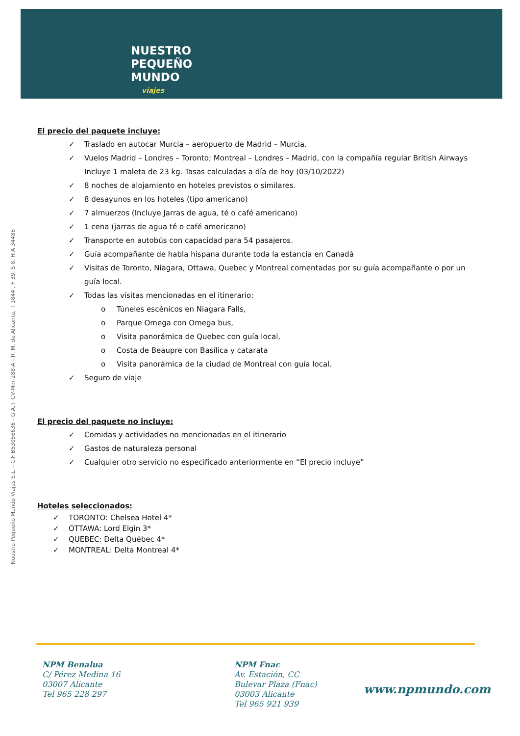NUESTRO
PEQUEÑO
MUNDO
viajes
Nuestro Pequeño Mundo Viajes S.L. - CIF B53056636 - G.A.T. CV-Mm-288-A - R. M. de Alicante, T 1844 , F 39, S 8, H A 34486
El precio del paquete incluye:
✓ Traslado en autocar Murcia – aeropuerto de Madrid – Murcia.
✓ Vuelos Madrid – Londres – Toronto; Montreal – Londres – Madrid, con la compañía regular British Airways Incluye 1 maleta de 23 kg. Tasas calculadas a día de hoy (03/10/2022)
✓ 8 noches de alojamiento en hoteles previstos o similares.
✓ 8 desayunos en los hoteles (tipo americano)
✓ 7 almuerzos (Incluye Jarras de agua, té o café americano)
✓ 1 cena (jarras de agua té o café americano)
✓ Transporte en autobús con capacidad para 54 pasajeros.
✓ Guía acompañante de habla hispana durante toda la estancia en Canadá
✓ Visitas de Toronto, Niagara, Ottawa, Quebec y Montreal comentadas por su guía acompañante o por un guía local.
✓ Todas las visitas mencionadas en el itinerario:
o Túneles escénicos en Niagara Falls,
o Parque Omega con Omega bus,
o Visita panorámica de Quebec con guía local,
o Costa de Beaupre con Basílica y catarata
o Visita panorámica de la ciudad de Montreal con guía local.
✓ Seguro de viaje
El precio del paquete no incluye:
✓ Comidas y actividades no mencionadas en el itinerario
✓ Gastos de naturaleza personal
✓ Cualquier otro servicio no especificado anteriormente en “El precio incluye”
Hoteles seleccionados:
✓ TORONTO: Chelsea Hotel 4*
✓ OTTAWA: Lord Elgin 3*
✓ QUEBEC: Delta Québec 4*
✓ MONTREAL: Delta Montreal 4*
NPM Benalua
C/ Pérez Medina 16
03007 Alicante
Tel 965 228 297
NPM Fnac
Av. Estación, CC
Bulevar Plaza (Fnac)
03003 Alicante
Tel 965 921 939
www.npmundo.com